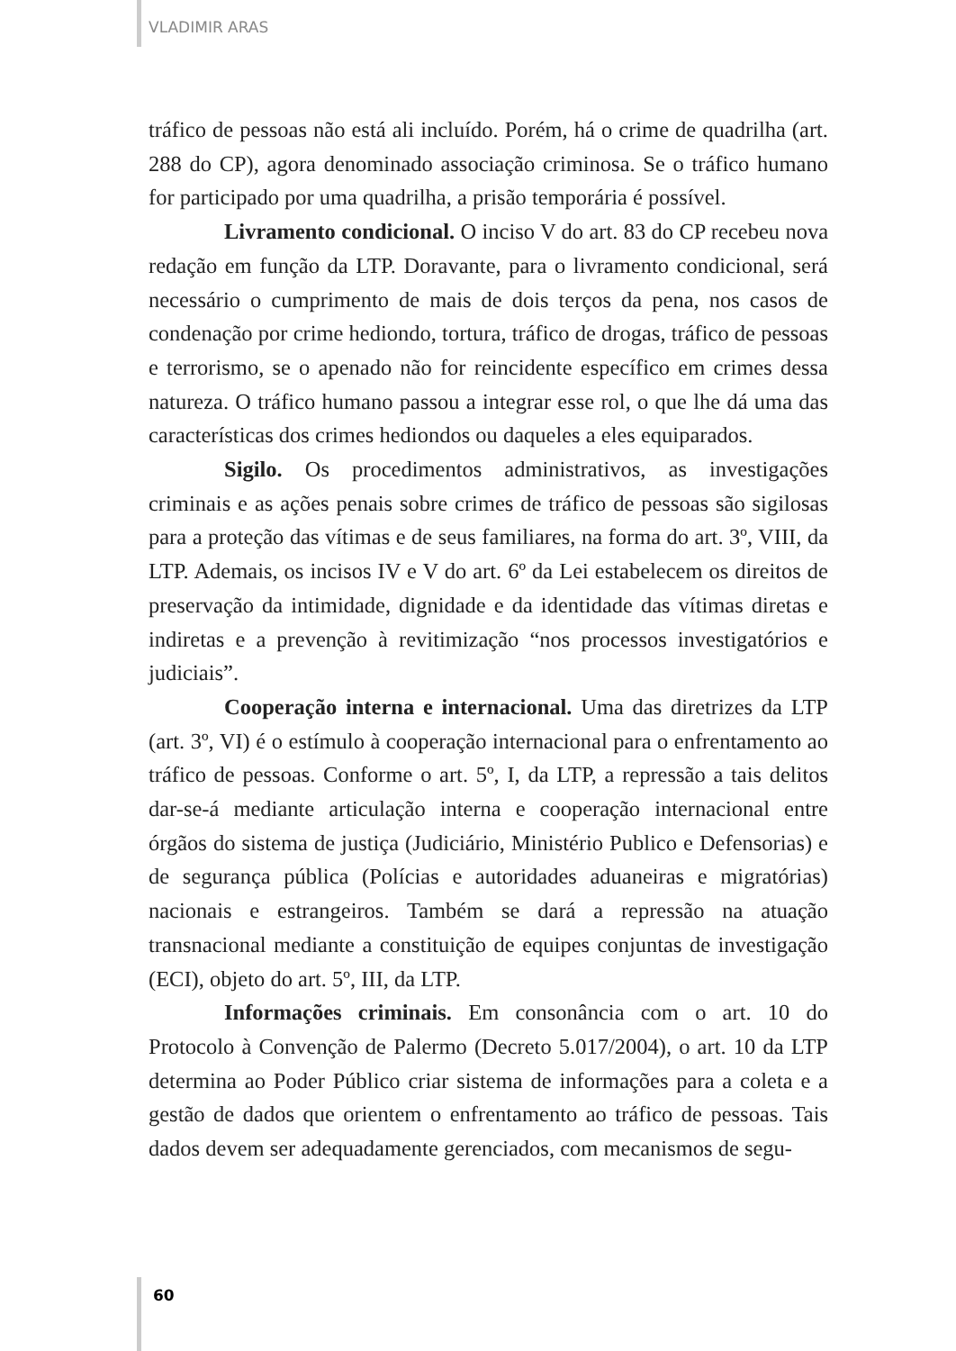VLADIMIR ARAS
tráfico de pessoas não está ali incluído. Porém, há o crime de quadrilha (art. 288 do CP), agora denominado associação criminosa. Se o tráfico humano for participado por uma quadrilha, a prisão temporária é possível.
Livramento condicional. O inciso V do art. 83 do CP recebeu nova redação em função da LTP. Doravante, para o livramento condicional, será necessário o cumprimento de mais de dois terços da pena, nos casos de condenação por crime hediondo, tortura, tráfico de drogas, tráfico de pessoas e terrorismo, se o apenado não for reincidente específico em crimes dessa natureza. O tráfico humano passou a integrar esse rol, o que lhe dá uma das características dos crimes hediondos ou daqueles a eles equiparados.
Sigilo. Os procedimentos administrativos, as investigações criminais e as ações penais sobre crimes de tráfico de pessoas são sigilosas para a proteção das vítimas e de seus familiares, na forma do art. 3º, VIII, da LTP. Ademais, os incisos IV e V do art. 6º da Lei estabelecem os direitos de preservação da intimidade, dignidade e da identidade das vítimas diretas e indiretas e a prevenção à revitimização “nos processos investigatórios e judiciais”.
Cooperação interna e internacional. Uma das diretrizes da LTP (art. 3º, VI) é o estímulo à cooperação internacional para o enfrentamento ao tráfico de pessoas. Conforme o art. 5º, I, da LTP, a repressão a tais delitos dar-se-á mediante articulação interna e cooperação internacional entre órgãos do sistema de justiça (Judiciário, Ministério Publico e Defensorias) e de segurança pública (Polícias e autoridades aduaneiras e migratórias) nacionais e estrangeiros. Também se dará a repressão na atuação transnacional mediante a constituição de equipes conjuntas de investigação (ECI), objeto do art. 5º, III, da LTP.
Informações criminais. Em consonância com o art. 10 do Protocolo à Convenção de Palermo (Decreto 5.017/2004), o art. 10 da LTP determina ao Poder Público criar sistema de informações para a coleta e a gestão de dados que orientem o enfrentamento ao tráfico de pessoas. Tais dados devem ser adequadamente gerenciados, com mecanismos de segu-
60